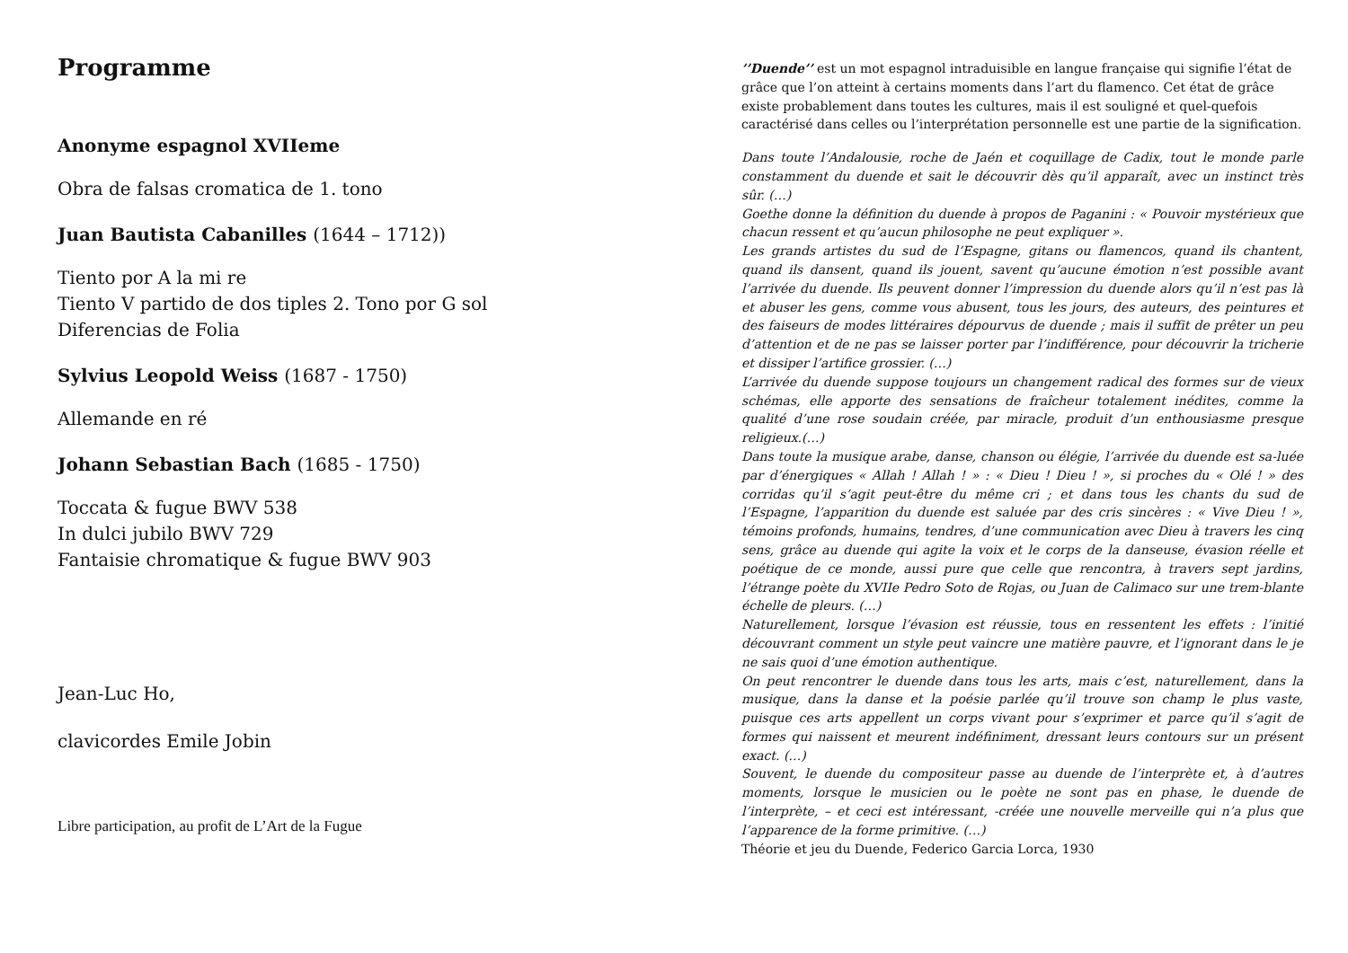Programme
Anonyme espagnol XVIIeme
Obra de falsas cromatica de 1. tono
Juan Bautista Cabanilles (1644 – 1712))
Tiento por A la mi re
Tiento V partido de dos tiples 2. Tono por G sol
Diferencias de Folia
Sylvius Leopold Weiss (1687 - 1750)
Allemande en ré
Johann Sebastian Bach (1685 - 1750)
Toccata & fugue BWV 538
In dulci jubilo BWV 729
Fantaisie chromatique & fugue BWV 903
Jean-Luc Ho,
clavicordes Emile Jobin
Libre participation, au profit de L’Art de la Fugue
’’Duende’’ est un mot espagnol intraduisible en langue française qui signifie l’état de grâce que l’on atteint à certains moments dans l’art du flamenco. Cet état de grâce existe probablement dans toutes les cultures, mais il est souligné et quel-quefois caractérisé dans celles ou l’interprétation personnelle est une partie de la signification.
Dans toute l’Andalousie, roche de Jaén et coquillage de Cadix, tout le monde parle constamment du duende et sait le découvrir dès qu’il apparaît, avec un instinct très sûr. (…)
Goethe donne la définition du duende à propos de Paganini : « Pouvoir mystérieux que chacun ressent et qu’aucun philosophe ne peut expliquer ».
Les grands artistes du sud de l’Espagne, gitans ou flamencos, quand ils chantent, quand ils dansent, quand ils jouent, savent qu’aucune émotion n’est possible avant l’arrivée du duende. Ils peuvent donner l’impression du duende alors qu’il n’est pas là et abuser les gens, comme vous abusent, tous les jours, des auteurs, des peintures et des faiseurs de modes littéraires dépourvus de duende ; mais il suffit de prêter un peu d’attention et de ne pas se laisser porter par l’indifférence, pour découvrir la tricherie et dissiper l’artifice grossier. (…)
L’arrivée du duende suppose toujours un changement radical des formes sur de vieux schémas, elle apporte des sensations de fraîcheur totalement inédites, comme la qualité d’une rose soudain créée, par miracle, produit d’un enthousiasme presque religieux.(…)
Dans toute la musique arabe, danse, chanson ou élégie, l’arrivée du duende est sa-luée par d’énergiques « Allah ! Allah ! » : « Dieu ! Dieu ! », si proches du « Olé ! » des corridas qu’il s’agit peut-être du même cri ; et dans tous les chants du sud de l’Espagne, l’apparition du duende est saluée par des cris sincères : « Vive Dieu ! », témoins profonds, humains, tendres, d’une communication avec Dieu à travers les cinq sens, grâce au duende qui agite la voix et le corps de la danseuse, évasion réelle et poétique de ce monde, aussi pure que celle que rencontra, à travers sept jardins, l’étrange poète du XVIIe Pedro Soto de Rojas, ou Juan de Calimaco sur une trem-blante échelle de pleurs. (…)
Naturellement, lorsque l’évasion est réussie, tous en ressentent les effets : l’initié découvrant comment un style peut vaincre une matière pauvre, et l’ignorant dans le je ne sais quoi d’une émotion authentique.
On peut rencontrer le duende dans tous les arts, mais c’est, naturellement, dans la musique, dans la danse et la poésie parlée qu’il trouve son champ le plus vaste, puisque ces arts appellent un corps vivant pour s’exprimer et parce qu’il s’agit de formes qui naissent et meurent indéfiniment, dressant leurs contours sur un présent exact. (…)
Souvent, le duende du compositeur passe au duende de l’interprète et, à d’autres moments, lorsque le musicien ou le poète ne sont pas en phase, le duende de l’interprète, – et ceci est intéressant, -créée une nouvelle merveille qui n’a plus que l’apparence de la forme primitive. (…)
Théorie et jeu du Duende, Federico Garcia Lorca, 1930